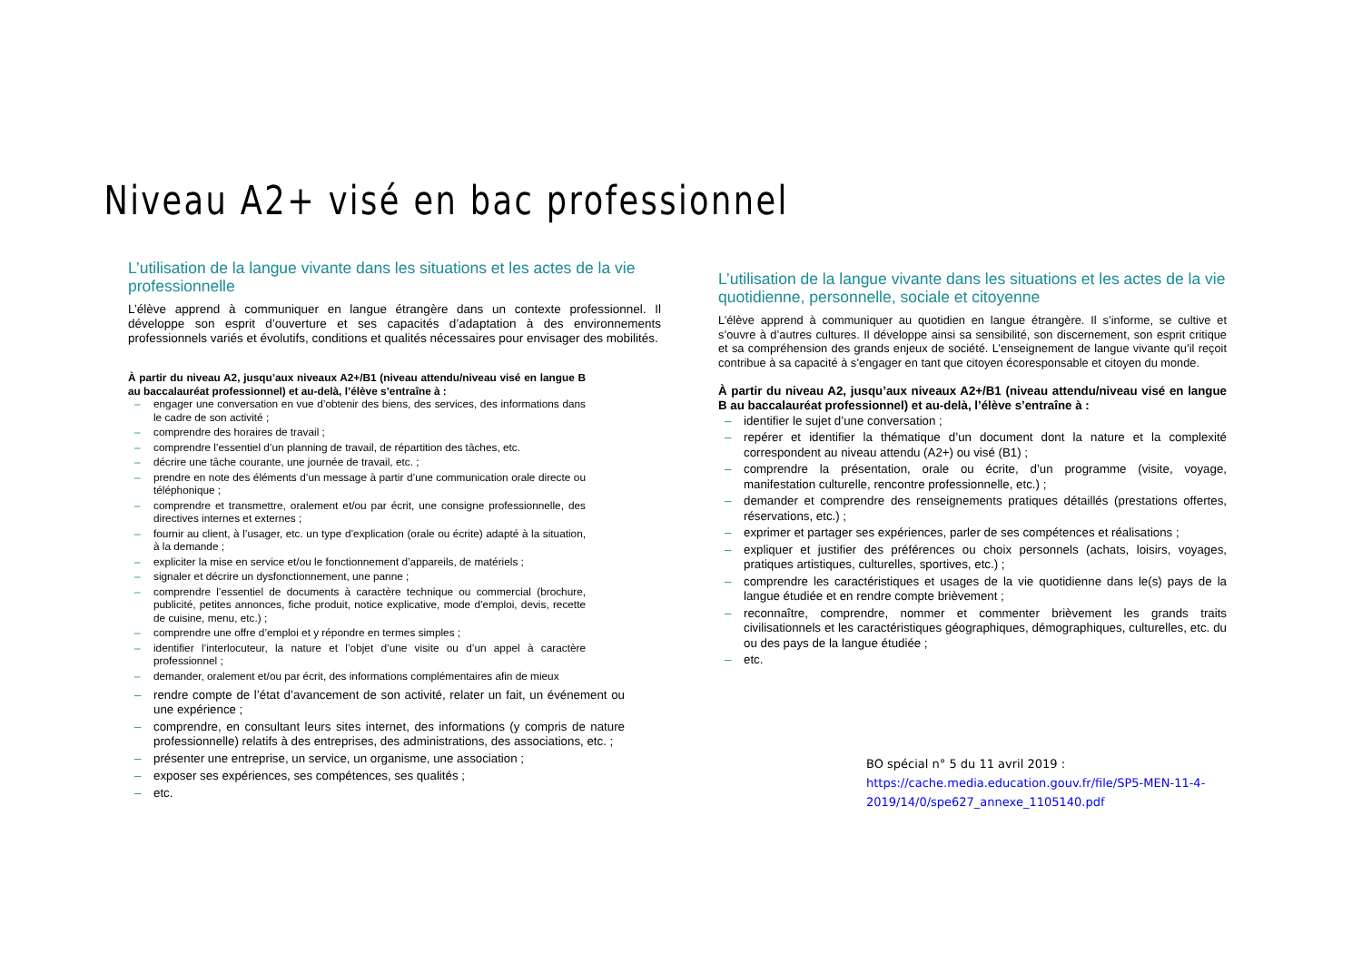Niveau A2+ visé en bac professionnel
L’utilisation de la langue vivante dans les situations et les actes de la vie professionnelle
L’élève apprend à communiquer en langue étrangère dans un contexte professionnel. Il développe son esprit d’ouverture et ses capacités d’adaptation à des environnements professionnels variés et évolutifs, conditions et qualités nécessaires pour envisager des mobilités.
À partir du niveau A2, jusqu’aux niveaux A2+/B1 (niveau attendu/niveau visé en langue B au baccalauréat professionnel) et au-delà, l’élève s’entraîne à :
– engager une conversation en vue d’obtenir des biens, des services, des informations dans le cadre de son activité ;
– comprendre des horaires de travail ;
– comprendre l’essentiel d’un planning de travail, de répartition des tâches, etc.
– décrire une tâche courante, une journée de travail, etc. ;
– prendre en note des éléments d’un message à partir d’une communication orale directe ou téléphonique ;
– comprendre et transmettre, oralement et/ou par écrit, une consigne professionnelle, des directives internes et externes ;
– fournir au client, à l’usager, etc. un type d’explication (orale ou écrite) adapté à la situation, à la demande ;
– expliciter la mise en service et/ou le fonctionnement d’appareils, de matériels ;
– signaler et décrire un dysfonctionnement, une panne ;
– comprendre l’essentiel de documents à caractère technique ou commercial (brochure, publicité, petites annonces, fiche produit, notice explicative, mode d’emploi, devis, recette de cuisine, menu, etc.) ;
– comprendre une offre d’emploi et y répondre en termes simples ;
– identifier l’interlocuteur, la nature et l’objet d’une visite ou d’un appel à caractère professionnel ;
– demander, oralement et/ou par écrit, des informations complémentaires afin de mieux
– rendre compte de l’état d’avancement de son activité, relater un fait, un événement ou une expérience ;
– comprendre, en consultant leurs sites internet, des informations (y compris de nature professionnelle) relatifs à des entreprises, des administrations, des associations, etc. ;
– présenter une entreprise, un service, un organisme, une association ;
– exposer ses expériences, ses compétences, ses qualités ;
– etc.
L’utilisation de la langue vivante dans les situations et les actes de la vie quotidienne, personnelle, sociale et citoyenne
L’élève apprend à communiquer au quotidien en langue étrangère. Il s’informe, se cultive et s’ouvre à d’autres cultures. Il développe ainsi sa sensibilité, son discernement, son esprit critique et sa compréhension des grands enjeux de société. L’enseignement de langue vivante qu’il reçoit contribue à sa capacité à s’engager en tant que citoyen écoresponsable et citoyen du monde.
À partir du niveau A2, jusqu’aux niveaux A2+/B1 (niveau attendu/niveau visé en langue B au baccalauréat professionnel) et au-delà, l’élève s’entraîne à :
– identifier le sujet d’une conversation ;
– repérer et identifier la thématique d’un document dont la nature et la complexité correspondent au niveau attendu (A2+) ou visé (B1) ;
– comprendre la présentation, orale ou écrite, d’un programme (visite, voyage, manifestation culturelle, rencontre professionnelle, etc.) ;
– demander et comprendre des renseignements pratiques détaillés (prestations offertes, réservations, etc.) ;
– exprimer et partager ses expériences, parler de ses compétences et réalisations ;
– expliquer et justifier des préférences ou choix personnels (achats, loisirs, voyages, pratiques artistiques, culturelles, sportives, etc.) ;
– comprendre les caractéristiques et usages de la vie quotidienne dans le(s) pays de la langue étudiée et en rendre compte brièvement ;
– reconnaître, comprendre, nommer et commenter brièvement les grands traits civilisationnels et les caractéristiques géographiques, démographiques, culturelles, etc. du ou des pays de la langue étudiée ;
– etc.
BO spécial n° 5 du 11 avril 2019 :
https://cache.media.education.gouv.fr/file/SP5-MEN-11-4-2019/14/0/spe627_annexe_1105140.pdf